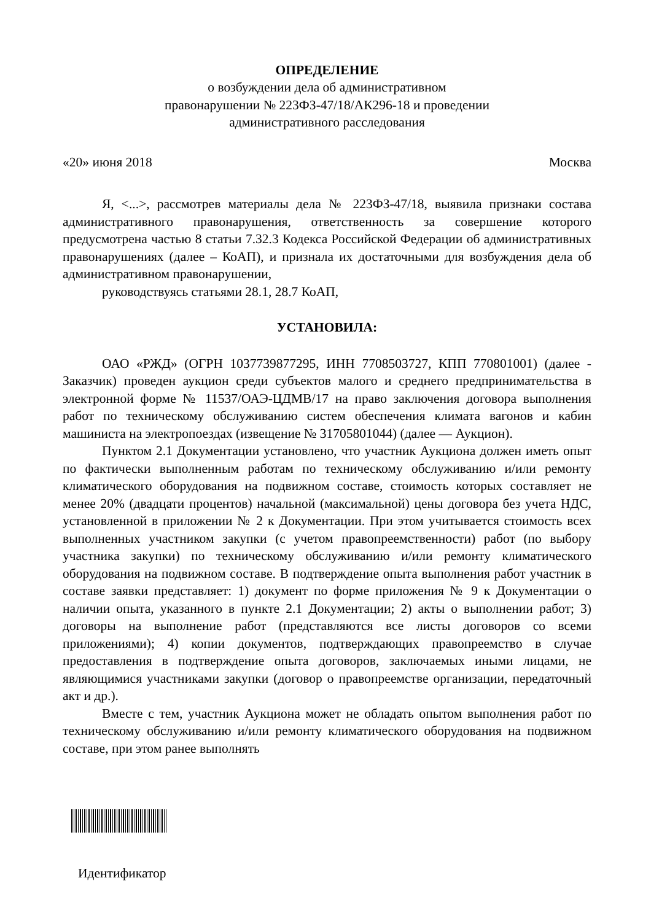ОПРЕДЕЛЕНИЕ
о возбуждении дела об административном
правонарушении № 223ФЗ-47/18/АК296-18 и проведении
административного расследования
«20» июня 2018 Москва
Я, <...>, рассмотрев материалы дела № 223ФЗ-47/18, выявила признаки состава административного правонарушения, ответственность за совершение которого предусмотрена частью 8 статьи 7.32.3 Кодекса Российской Федерации об административных правонарушениях (далее – КоАП), и признала их достаточными для возбуждения дела об административном правонарушении,
руководствуясь статьями 28.1, 28.7 КоАП,
УСТАНОВИЛА:
ОАО «РЖД» (ОГРН 1037739877295, ИНН 7708503727, КПП 770801001) (далее - Заказчик) проведен аукцион среди субъектов малого и среднего предпринимательства в электронной форме № 11537/ОАЭ-ЦДМВ/17 на право заключения договора выполнения работ по техническому обслуживанию систем обеспечения климата вагонов и кабин машиниста на электропоездах (извещение № 31705801044) (далее — Аукцион).
Пунктом 2.1 Документации установлено, что участник Аукциона должен иметь опыт по фактически выполненным работам по техническому обслуживанию и/или ремонту климатического оборудования на подвижном составе, стоимость которых составляет не менее 20% (двадцати процентов) начальной (максимальной) цены договора без учета НДС, установленной в приложении № 2 к Документации. При этом учитывается стоимость всех выполненных участником закупки (с учетом правопреемственности) работ (по выбору участника закупки) по техническому обслуживанию и/или ремонту климатического оборудования на подвижном составе. В подтверждение опыта выполнения работ участник в составе заявки представляет: 1) документ по форме приложения № 9 к Документации о наличии опыта, указанного в пункте 2.1 Документации; 2) акты о выполнении работ; 3) договоры на выполнение работ (представляются все листы договоров со всеми приложениями); 4) копии документов, подтверждающих правопреемство в случае предоставления в подтверждение опыта договоров, заключаемых иными лицами, не являющимися участниками закупки (договор о правопреемстве организации, передаточный акт и др.).
Вместе с тем, участник Аукциона может не обладать опытом выполнения работ по техническому обслуживанию и/или ремонту климатического оборудования на подвижном составе, при этом ранее выполнять
Идентификатор